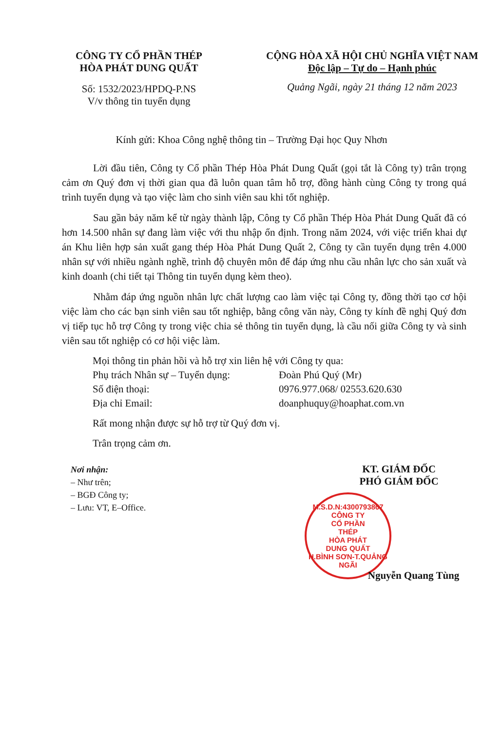CÔNG TY CỔ PHẦN THÉP
HÒA PHÁT DUNG QUẤT
Số: 1532/2023/HPDQ-P.NS
V/v thông tin tuyển dụng
CỘNG HÒA XÃ HỘI CHỦ NGHĨA VIỆT NAM
Độc lập – Tự do – Hạnh phúc
Quảng Ngãi, ngày 21 tháng 12 năm 2023
Kính gửi: Khoa Công nghệ thông tin – Trường Đại học Quy Nhơn
Lời đầu tiên, Công ty Cổ phần Thép Hòa Phát Dung Quất (gọi tắt là Công ty) trân trọng cảm ơn Quý đơn vị thời gian qua đã luôn quan tâm hỗ trợ, đồng hành cùng Công ty trong quá trình tuyển dụng và tạo việc làm cho sinh viên sau khi tốt nghiệp.
Sau gần bảy năm kể từ ngày thành lập, Công ty Cổ phần Thép Hòa Phát Dung Quất đã có hơn 14.500 nhân sự đang làm việc với thu nhập ổn định. Trong năm 2024, với việc triển khai dự án Khu liên hợp sản xuất gang thép Hòa Phát Dung Quất 2, Công ty cần tuyển dụng trên 4.000 nhân sự với nhiều ngành nghề, trình độ chuyên môn để đáp ứng nhu cầu nhân lực cho sản xuất và kinh doanh (chi tiết tại Thông tin tuyển dụng kèm theo).
Nhằm đáp ứng nguồn nhân lực chất lượng cao làm việc tại Công ty, đồng thời tạo cơ hội việc làm cho các bạn sinh viên sau tốt nghiệp, bằng công văn này, Công ty kính đề nghị Quý đơn vị tiếp tục hỗ trợ Công ty trong việc chia sẻ thông tin tuyển dụng, là cầu nối giữa Công ty và sinh viên sau tốt nghiệp có cơ hội việc làm.
Mọi thông tin phản hồi và hỗ trợ xin liên hệ với Công ty qua:
Phụ trách Nhân sự – Tuyển dụng: Đoàn Phú Quý (Mr)
Số điện thoại: 0976.977.068/ 02553.620.630
Địa chỉ Email: doanphuquy@hoaphat.com.vn
Rất mong nhận được sự hỗ trợ từ Quý đơn vị.
Trân trọng cảm ơn.
Nơi nhận:
– Như trên;
– BGĐ Công ty;
– Lưu: VT, E–Office.
KT. GIÁM ĐỐC
PHÓ GIÁM ĐỐC
M.S.D.N:4300793867
CÔNG TY
CỔ PHẦN
THÉP
HÒA PHÁT
DUNG QUẤT
H.BÌNH SƠN-T.QUẢNG NGÃI
Nguyễn Quang Tùng